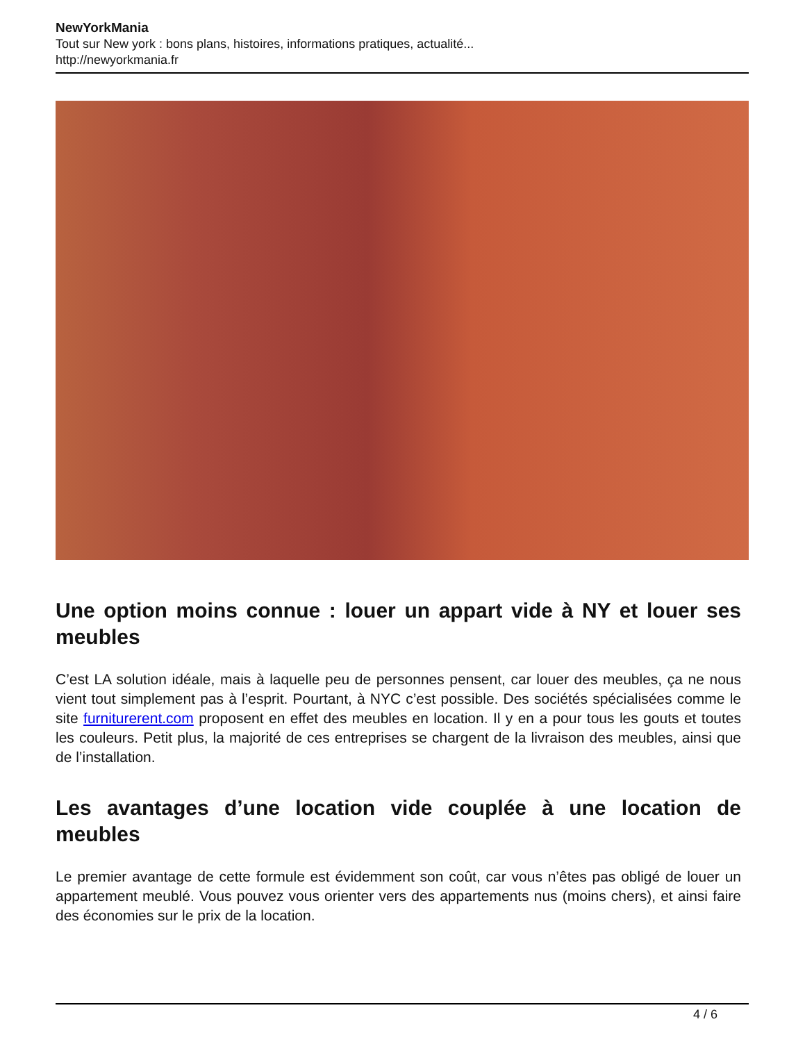NewYorkMania
Tout sur New york : bons plans, histoires, informations pratiques, actualité...
http://newyorkmania.fr
Une option moins connue : louer un appart vide à NY et louer ses meubles
C’est LA solution idéale, mais à laquelle peu de personnes pensent, car louer des meubles, ça ne nous vient tout simplement pas à l’esprit. Pourtant, à NYC c’est possible. Des sociétés spécialisées comme le site furniturerent.com proposent en effet des meubles en location. Il y en a pour tous les gouts et toutes les couleurs. Petit plus, la majorité de ces entreprises se chargent de la livraison des meubles, ainsi que de l’installation.
Les avantages d’une location vide couplée à une location de meubles
Le premier avantage de cette formule est évidemment son coût, car vous n’êtes pas obligé de louer un appartement meublé. Vous pouvez vous orienter vers des appartements nus (moins chers), et ainsi faire des économies sur le prix de la location.
4 / 6